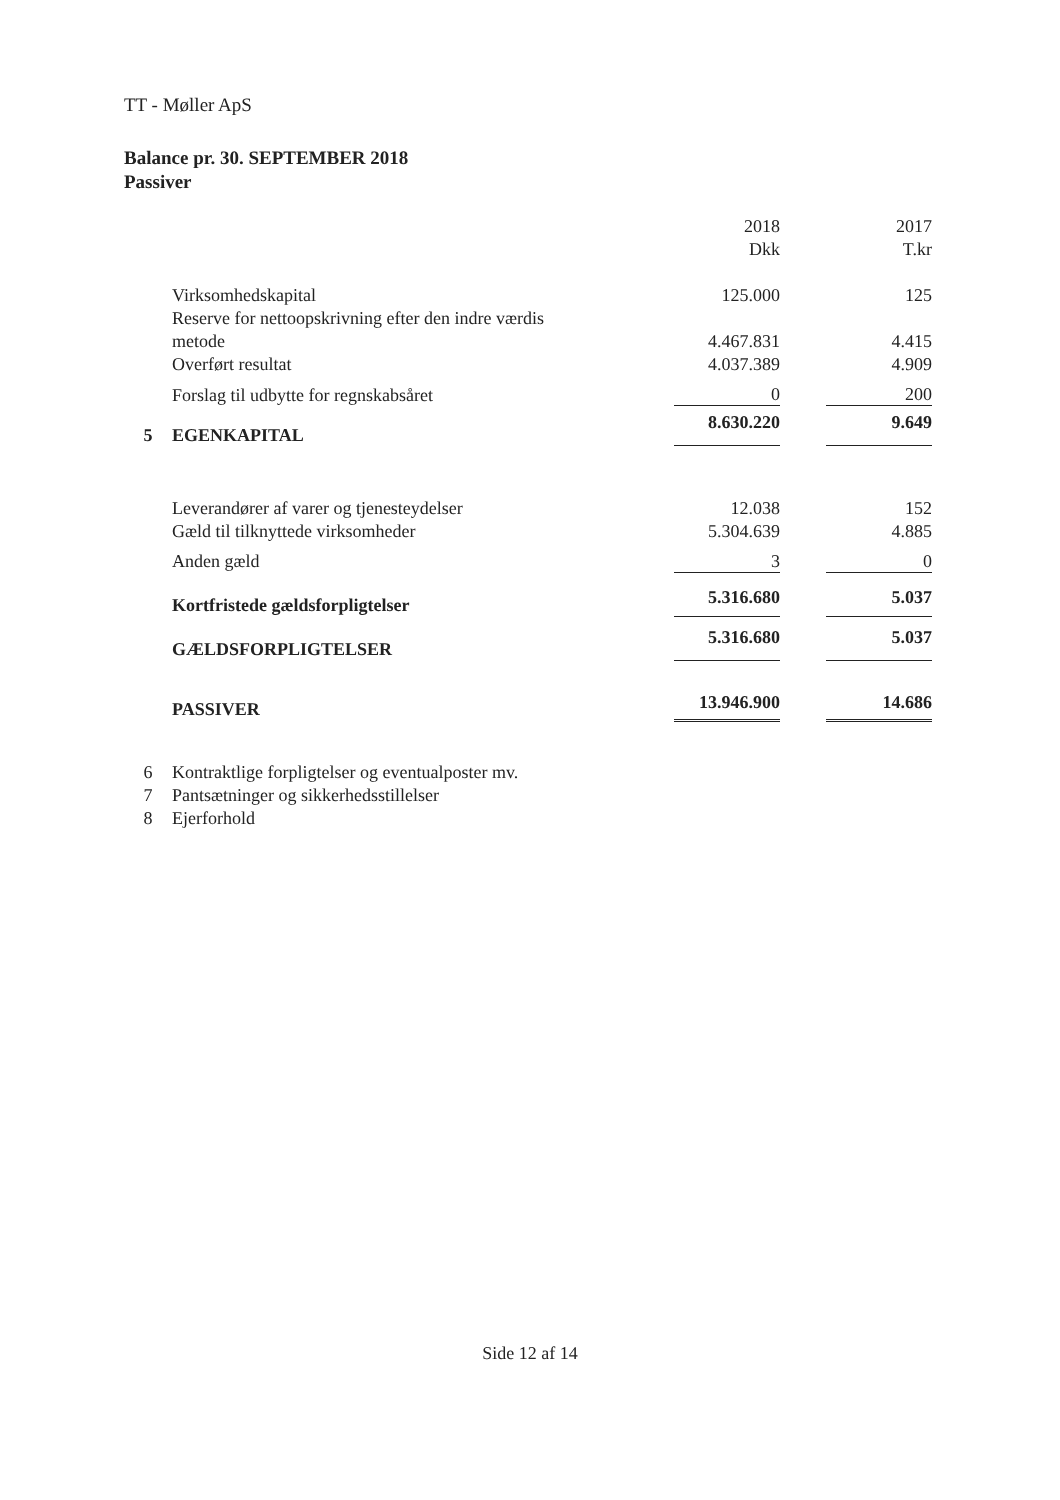TT - Møller ApS
Balance pr. 30. SEPTEMBER 2018
Passiver
| | | 2018 | | 2017 |
| | | Dkk | | T.kr |
| | Virksomhedskapital | 125.000 | | 125 |
| | Reserve for nettoopskrivning efter den indre værdis | | | |
| | metode | 4.467.831 | | 4.415 |
| | Overført resultat | 4.037.389 | | 4.909 |
| | Forslag til udbytte for regnskabsåret | 0 | | 200 |
| 5 | EGENKAPITAL | 8.630.220 | | 9.649 |
| | Leverandører af varer og tjenesteydelser | 12.038 | | 152 |
| | Gæld til tilknyttede virksomheder | 5.304.639 | | 4.885 |
| | Anden gæld | 3 | | 0 |
| | Kortfristede gældsforpligtelser | 5.316.680 | | 5.037 |
| | GÆLDSFORPLIGTELSER | 5.316.680 | | 5.037 |
| | PASSIVER | 13.946.900 | | 14.686 |
| 6 | Kontraktlige forpligtelser og eventualposter mv. | | | |
| 7 | Pantsætninger og sikkerhedsstillelser | | | |
| 8 | Ejerforhold | | | |
Side 12 af 14